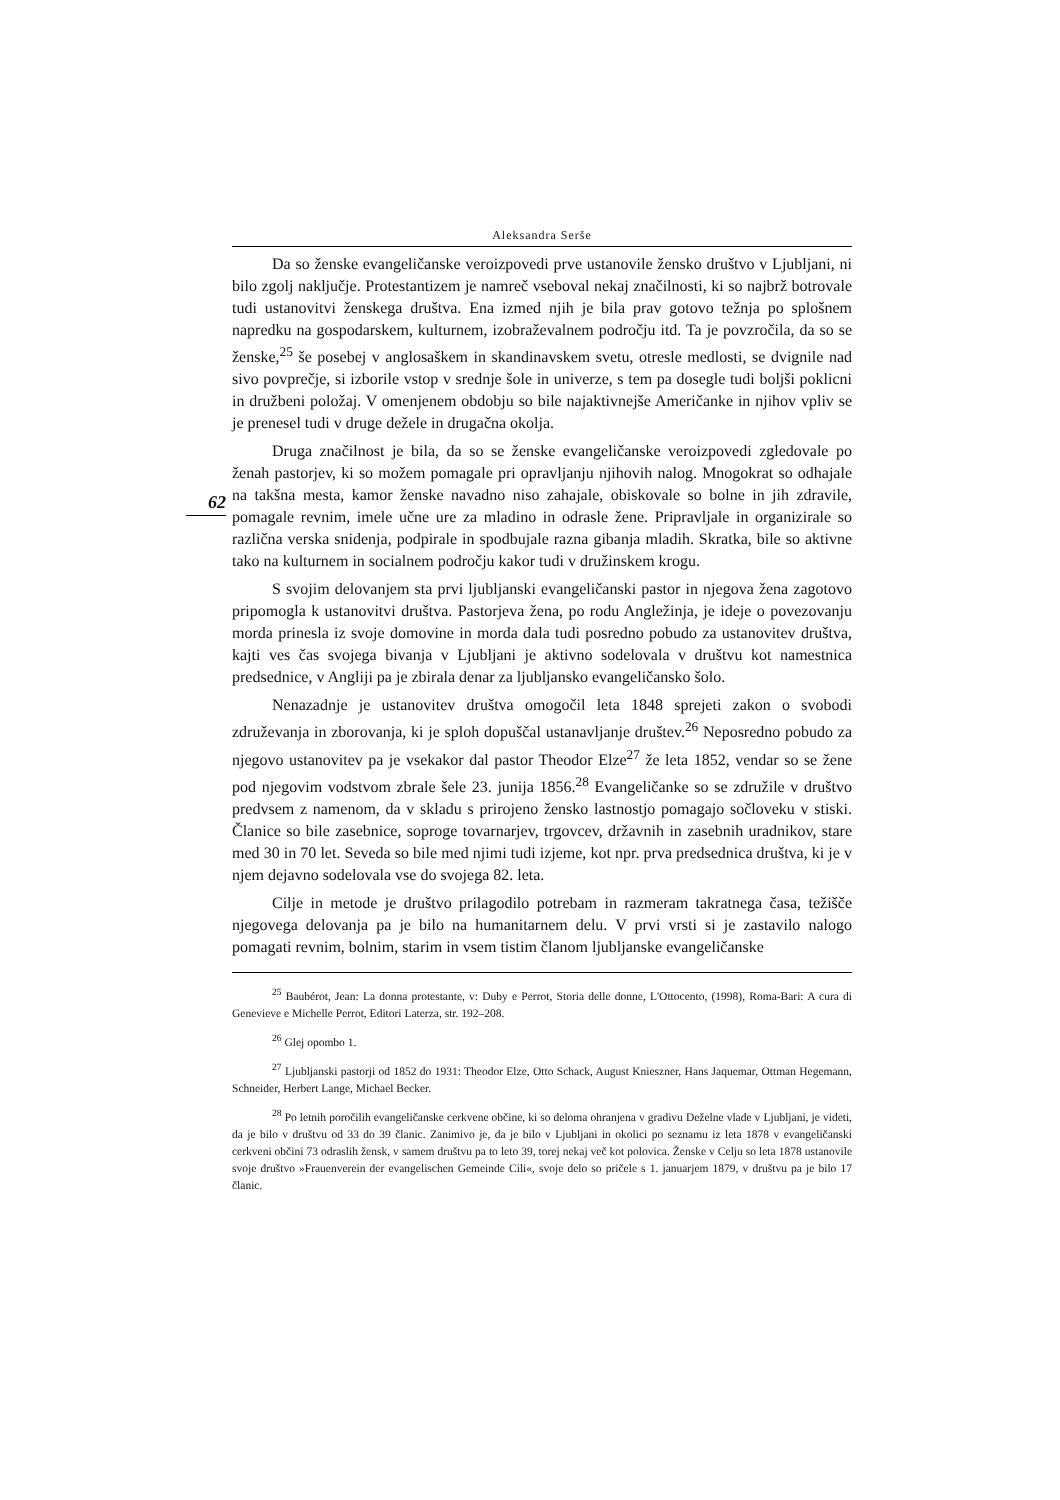Aleksandra Serše
Da so ženske evangeličanske veroizpovedi prve ustanovile žensko društvo v Ljubljani, ni bilo zgolj naključje. Protestantizem je namreč vseboval nekaj značilnosti, ki so najbrž botrovale tudi ustanovitvi ženskega društva. Ena izmed njih je bila prav gotovo težnja po splošnem napredku na gospodarskem, kulturnem, izobraževalnem področju itd. Ta je povzročila, da so se ženske,<sup>25</sup> še posebej v anglosaškem in skandinavskem svetu, otresle medlosti, se dvignile nad sivo povprečje, si izborile vstop v srednje šole in univerze, s tem pa dosegle tudi boljši poklicni in družbeni položaj. V omenjenem obdobju so bile najaktivnejše Američanke in njihov vpliv se je prenesel tudi v druge dežele in drugačna okolja.
62
Druga značilnost je bila, da so se ženske evangeličanske veroizpovedi zgledovale po ženah pastorjev, ki so možem pomagale pri opravljanju njihovih nalog. Mnogokrat so odhajale na takšna mesta, kamor ženske navadno niso zahajale, obiskovale so bolne in jih zdravile, pomagale revnim, imele učne ure za mladino in odrasle žene. Pripravljale in organizirale so različna verska snidenja, podpirale in spodbujale razna gibanja mladih. Skratka, bile so aktivne tako na kulturnem in socialnem področju kakor tudi v družinskem krogu.
S svojim delovanjem sta prvi ljubljanski evangeličanski pastor in njegova žena zagotovo pripomogla k ustanovitvi društva. Pastorjeva žena, po rodu Angležinja, je ideje o povezovanju morda prinesla iz svoje domovine in morda dala tudi posredno pobudo za ustanovitev društva, kajti ves čas svojega bivanja v Ljubljani je aktivno sodelovala v društvu kot namestnica predsednice, v Angliji pa je zbirala denar za ljubljansko evangeličansko šolo.
Nenazadnje je ustanovitev društva omogočil leta 1848 sprejeti zakon o svobodi združevanja in zborovanja, ki je sploh dopuščal ustanavljanje društev.<sup>26</sup> Neposredno pobudo za njegovo ustanovitev pa je vsekakor dal pastor Theodor Elze<sup>27</sup> že leta 1852, vendar so se žene pod njegovim vodstvom zbrale šele 23. junija 1856.<sup>28</sup> Evangeličanke so se združile v društvo predvsem z namenom, da v skladu s prirojeno žensko lastnostjo pomagajo sočloveku v stiski. Članice so bile zasebnice, soproge tovarnarjev, trgovcev, državnih in zasebnih uradnikov, stare med 30 in 70 let. Seveda so bile med njimi tudi izjeme, kot npr. prva predsednica društva, ki je v njem dejavno sodelovala vse do svojega 82. leta.
Cilje in metode je društvo prilagodilo potrebam in razmeram takratnega časa, težišče njegovega delovanja pa je bilo na humanitarnem delu. V prvi vrsti si je zastavilo nalogo pomagati revnim, bolnim, starim in vsem tistim članom ljubljanske evangeličanske
<sup>25</sup> Baubérot, Jean: La donna protestante, v: Duby e Perrot, Storia delle donne, L'Ottocento, (1998), Roma-Bari: A cura di Genevieve e Michelle Perrot, Editori Laterza, str. 192–208.
<sup>26</sup> Glej opombo 1.
<sup>27</sup> Ljubljanski pastorji od 1852 do 1931: Theodor Elze, Otto Schack, August Knieszner, Hans Jaquemar, Ottman Hegemann, Schneider, Herbert Lange, Michael Becker.
<sup>28</sup> Po letnih poročilih evangeličanske cerkvene občine, ki so deloma ohranjena v gradivu Deželne vlade v Ljubljani, je videti, da je bilo v društvu od 33 do 39 članic. Zanimivo je, da je bilo v Ljubljani in okolici po seznamu iz leta 1878 v evangeličanski cerkveni občini 73 odraslih žensk, v samem društvu pa to leto 39, torej nekaj več kot polovica. Ženske v Celju so leta 1878 ustanovile svoje društvo »Frauenverein der evangelischen Gemeinde Cili«, svoje delo so pričele s 1. januarjem 1879, v društvu pa je bilo 17 članic.